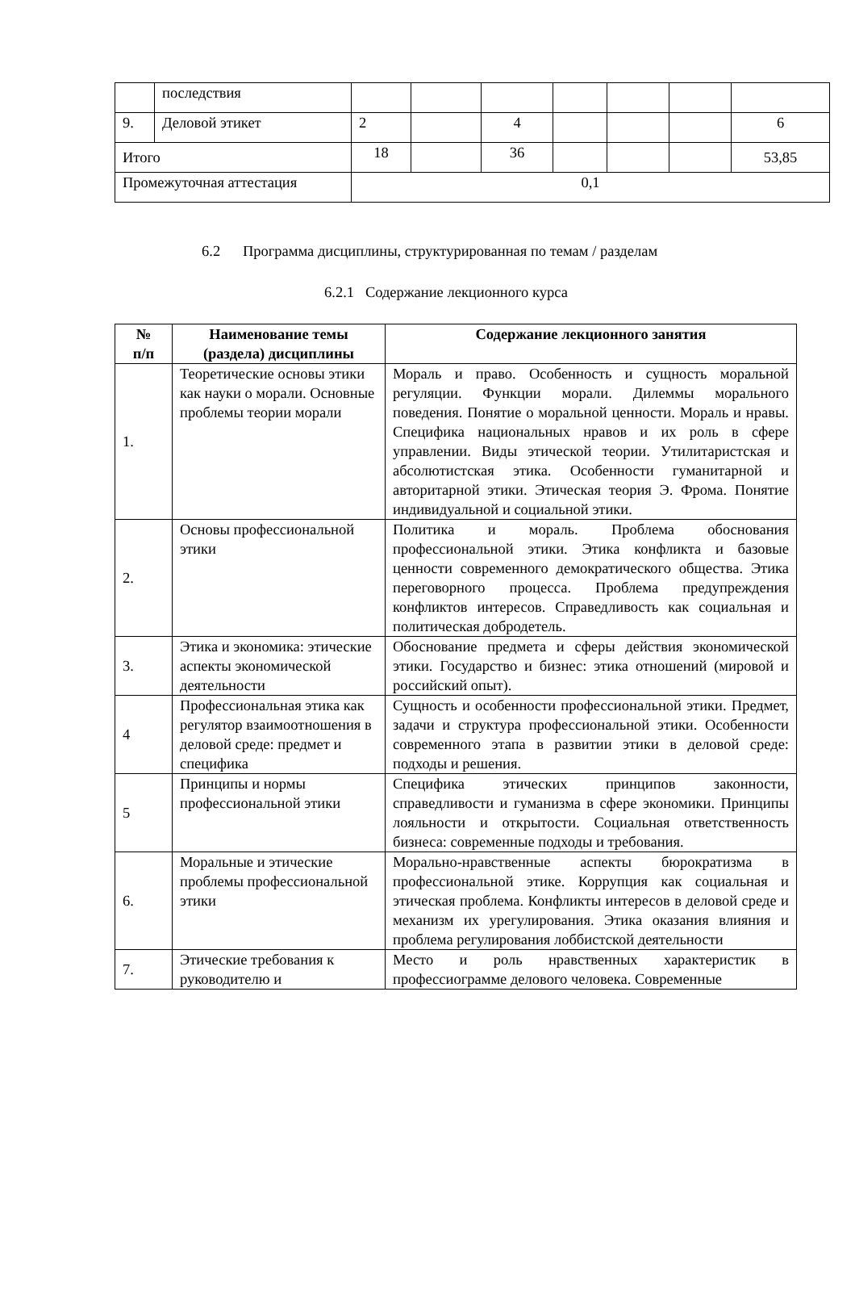| | последствия | | | | | | | |
| 9. | Деловой этикет | 2 | | 4 | | | | 6 |
| Итого | | 18 | | 36 | | | | 53,85 |
| Промежуточная аттестация | | 0,1 | | | | | | |
6.2 Программа дисциплины, структурированная по темам / разделам
6.2.1 Содержание лекционного курса
| № п/п | Наименование темы (раздела) дисциплины | Содержание лекционного занятия |
| --- | --- | --- |
| 1. | Теоретические основы этики как науки о морали. Основные проблемы теории морали | Мораль и право. Особенность и сущность моральной регуляции. Функции морали. Дилеммы морального поведения. Понятие о моральной ценности. Мораль и нравы. Специфика национальных нравов и их роль в сфере управлении. Виды этической теории. Утилитаристская и абсолютистская этика. Особенности гуманитарной и авторитарной этики. Этическая теория Э. Фрома. Понятие индивидуальной и социальной этики. |
| 2. | Основы профессиональной этики | Политика и мораль. Проблема обоснования профессиональной этики. Этика конфликта и базовые ценности современного демократического общества. Этика переговорного процесса. Проблема предупреждения конфликтов интересов. Справедливость как социальная и политическая добродетель. |
| 3. | Этика и экономика: этические аспекты экономической деятельности | Обоснование предмета и сферы действия экономической этики. Государство и бизнес: этика отношений (мировой и российский опыт). |
| 4 | Профессиональная этика как регулятор взаимоотношения в деловой среде: предмет и специфика | Сущность и особенности профессиональной этики. Предмет, задачи и структура профессиональной этики. Особенности современного этапа в развитии этики в деловой среде: подходы и решения. |
| 5 | Принципы и нормы профессиональной этики | Специфика этических принципов законности, справедливости и гуманизма в сфере экономики. Принципы лояльности и открытости. Социальная ответственность бизнеса: современные подходы и требования. |
| 6. | Моральные и этические проблемы профессиональной этики | Морально-нравственные аспекты бюрократизма в профессиональной этике. Коррупция как социальная и этическая проблема. Конфликты интересов в деловой среде и механизм их урегулирования. Этика оказания влияния и проблема регулирования лоббистской деятельности |
| 7. | Этические требования к руководителю и | Место и роль нравственных характеристик в профессиограмме делового человека. Современные |